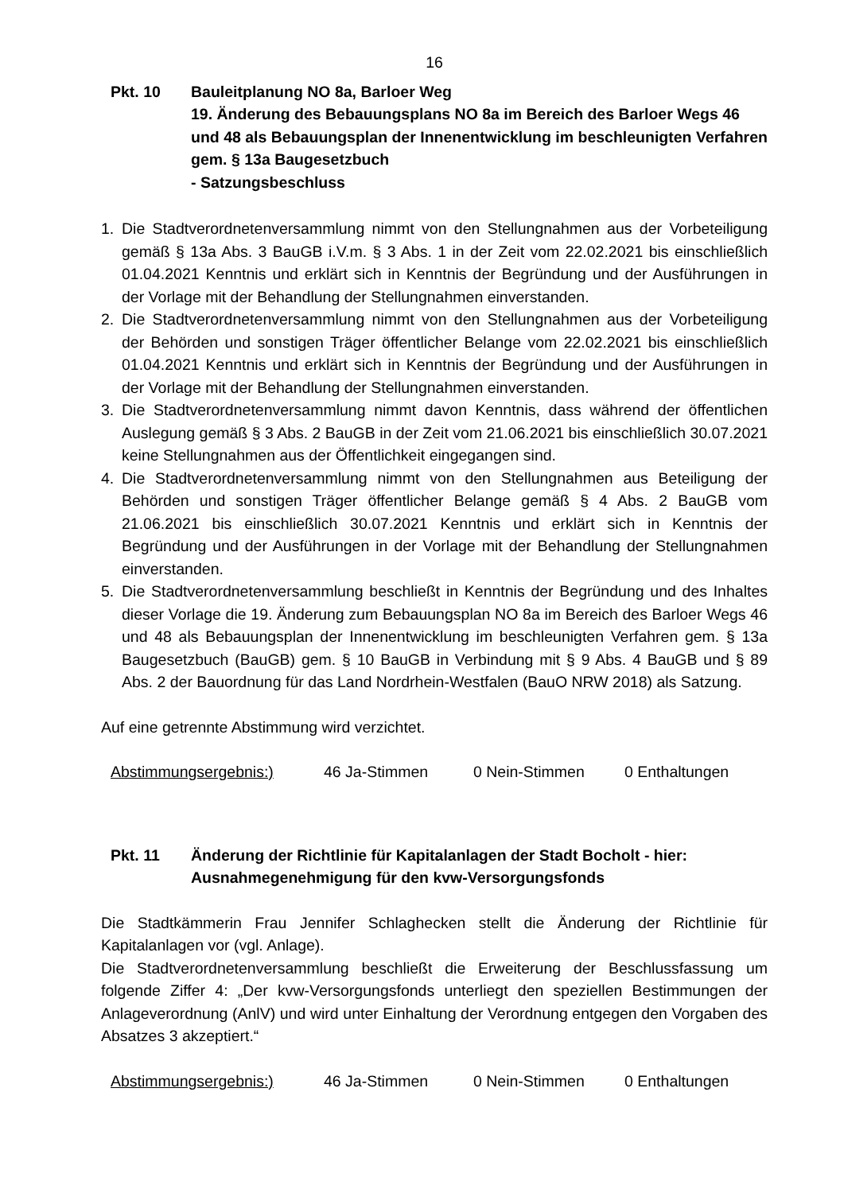16
Pkt. 10 Bauleitplanung NO 8a, Barloer Weg
19. Änderung des Bebauungsplans NO 8a im Bereich des Barloer Wegs 46 und 48 als Bebauungsplan der Innenentwicklung im beschleunigten Verfahren gem. § 13a Baugesetzbuch
- Satzungsbeschluss
1. Die Stadtverordnetenversammlung nimmt von den Stellungnahmen aus der Vorbeteiligung gemäß § 13a Abs. 3 BauGB i.V.m. § 3 Abs. 1 in der Zeit vom 22.02.2021 bis einschließlich 01.04.2021 Kenntnis und erklärt sich in Kenntnis der Begründung und der Ausführungen in der Vorlage mit der Behandlung der Stellungnahmen einverstanden.
2. Die Stadtverordnetenversammlung nimmt von den Stellungnahmen aus der Vorbeteiligung der Behörden und sonstigen Träger öffentlicher Belange vom 22.02.2021 bis einschließlich 01.04.2021 Kenntnis und erklärt sich in Kenntnis der Begründung und der Ausführungen in der Vorlage mit der Behandlung der Stellungnahmen einverstanden.
3. Die Stadtverordnetenversammlung nimmt davon Kenntnis, dass während der öffentlichen Auslegung gemäß § 3 Abs. 2 BauGB in der Zeit vom 21.06.2021 bis einschließlich 30.07.2021 keine Stellungnahmen aus der Öffentlichkeit eingegangen sind.
4. Die Stadtverordnetenversammlung nimmt von den Stellungnahmen aus Beteiligung der Behörden und sonstigen Träger öffentlicher Belange gemäß § 4 Abs. 2 BauGB vom 21.06.2021 bis einschließlich 30.07.2021 Kenntnis und erklärt sich in Kenntnis der Begründung und der Ausführungen in der Vorlage mit der Behandlung der Stellungnahmen einverstanden.
5. Die Stadtverordnetenversammlung beschließt in Kenntnis der Begründung und des Inhaltes dieser Vorlage die 19. Änderung zum Bebauungsplan NO 8a im Bereich des Barloer Wegs 46 und 48 als Bebauungsplan der Innenentwicklung im beschleunigten Verfahren gem. § 13a Baugesetzbuch (BauGB) gem. § 10 BauGB in Verbindung mit § 9 Abs. 4 BauGB und § 89 Abs. 2 der Bauordnung für das Land Nordrhein-Westfalen (BauO NRW 2018) als Satzung.
Auf eine getrennte Abstimmung wird verzichtet.
Abstimmungsergebnis:) 46 Ja-Stimmen 0 Nein-Stimmen 0 Enthaltungen
Pkt. 11 Änderung der Richtlinie für Kapitalanlagen der Stadt Bocholt - hier: Ausnahmegenehmigung für den kvw-Versorgungsfonds
Die Stadtkämmerin Frau Jennifer Schlaghecken stellt die Änderung der Richtlinie für Kapitalanlagen vor (vgl. Anlage).
Die Stadtverordnetenversammlung beschließt die Erweiterung der Beschlussfassung um folgende Ziffer 4: „Der kvw-Versorgungsfonds unterliegt den speziellen Bestimmungen der Anlageverordnung (AnlV) und wird unter Einhaltung der Verordnung entgegen den Vorgaben des Absatzes 3 akzeptiert.“
Abstimmungsergebnis:) 46 Ja-Stimmen 0 Nein-Stimmen 0 Enthaltungen